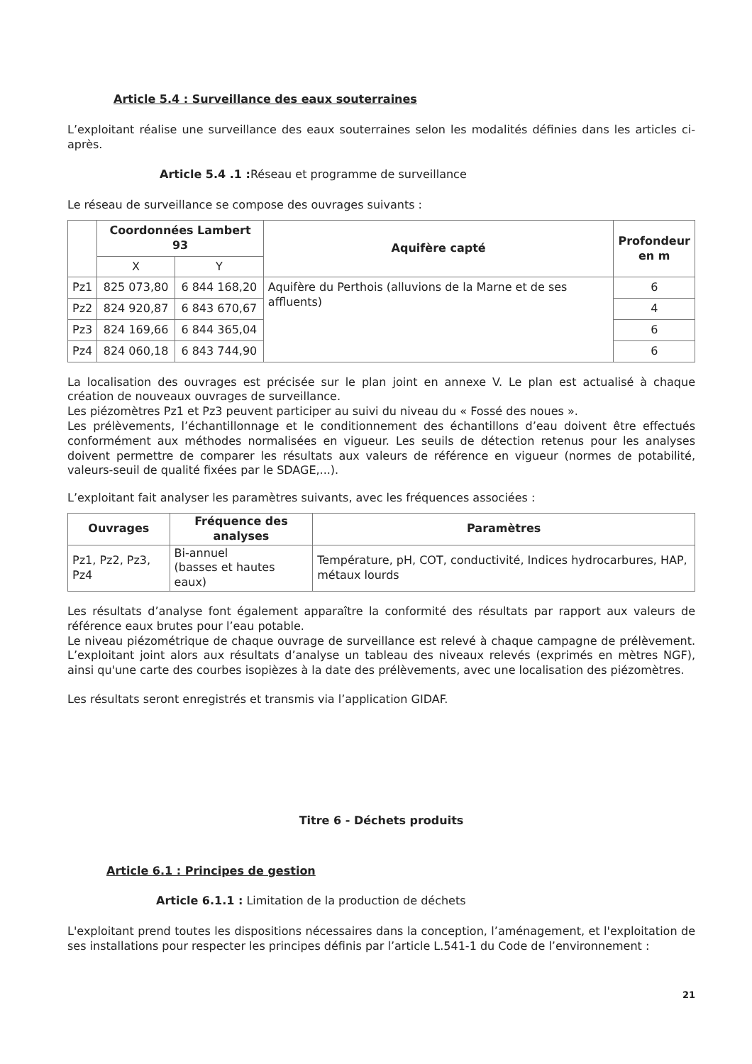Article 5.4 : Surveillance des eaux souterraines
L’exploitant réalise une surveillance des eaux souterraines selon les modalités définies dans les articles ci-après.
Article 5.4 .1 : Réseau et programme de surveillance
Le réseau de surveillance se compose des ouvrages suivants :
| | Coordonnées Lambert 93 | | Aquifère capté | Profondeur en m |
| --- | --- | --- | --- | --- |
| | X | Y | | |
| Pz1 | 825 073,80 | 6 844 168,20 | Aquifère du Perthois (alluvions de la Marne et de ses affluents) | 6 |
| Pz2 | 824 920,87 | 6 843 670,67 | | 4 |
| Pz3 | 824 169,66 | 6 844 365,04 | | 6 |
| Pz4 | 824 060,18 | 6 843 744,90 | | 6 |
La localisation des ouvrages est précisée sur le plan joint en annexe V. Le plan est actualisé à chaque création de nouveaux ouvrages de surveillance.
Les piézomètres Pz1 et Pz3 peuvent participer au suivi du niveau du « Fossé des noues ».
Les prélèvements, l’échantillonnage et le conditionnement des échantillons d’eau doivent être effectués conformément aux méthodes normalisées en vigueur. Les seuils de détection retenus pour les analyses doivent permettre de comparer les résultats aux valeurs de référence en vigueur (normes de potabilité, valeurs-seuil de qualité fixées par le SDAGE,...).
L’exploitant fait analyser les paramètres suivants, avec les fréquences associées :
| Ouvrages | Fréquence des analyses | Paramètres |
| --- | --- | --- |
| Pz1, Pz2, Pz3, Pz4 | Bi-annuel (basses et hautes eaux) | Température, pH, COT, conductivité, Indices hydrocarbures, HAP, métaux lourds |
Les résultats d’analyse font également apparaître la conformité des résultats par rapport aux valeurs de référence eaux brutes pour l’eau potable.
Le niveau piézométrique de chaque ouvrage de surveillance est relevé à chaque campagne de prélèvement. L’exploitant joint alors aux résultats d’analyse un tableau des niveaux relevés (exprimés en mètres NGF), ainsi qu'une carte des courbes isopièzes à la date des prélèvements, avec une localisation des piézomètres.
Les résultats seront enregistrés et transmis via l’application GIDAF.
Titre 6 - Déchets produits
Article 6.1 : Principes de gestion
Article 6.1.1 : Limitation de la production de déchets
L'exploitant prend toutes les dispositions nécessaires dans la conception, l’aménagement, et l'exploitation de ses installations pour respecter les principes définis par l’article L.541-1 du Code de l’environnement :
21